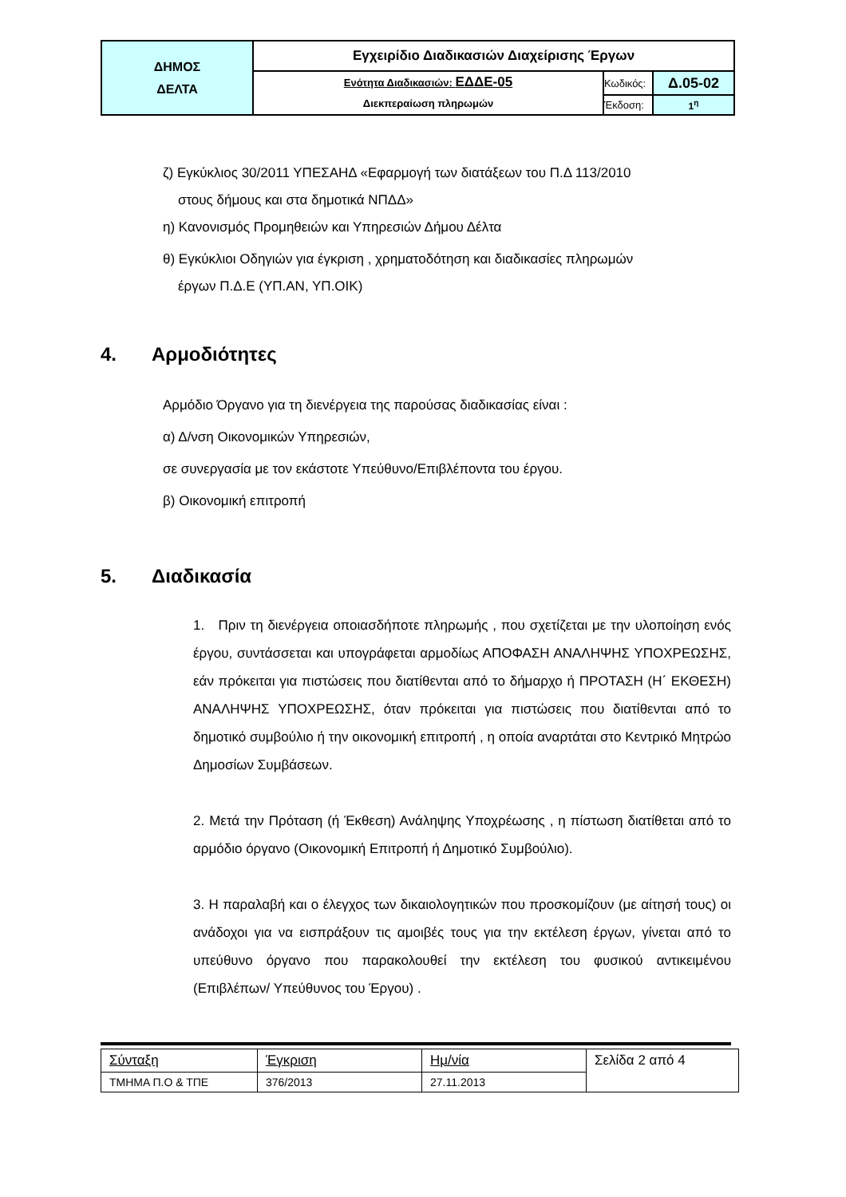| ΔΗΜΟΣ ΔΕΛΤΑ | Εγχειρίδιο Διαδικασιών Διαχείρισης Έργων | | |
| | Ενότητα Διαδικασιών: ΕΔΔΕ-05 Διεκπεραίωση πληρωμών | Κωδικός: | Δ.05-02 |
| | | Έκδοση: | 1<sup>η</sup> |
ζ) Εγκύκλιος 30/2011 ΥΠΕΣΑΗΔ «Εφαρμογή των διατάξεων του Π.Δ 113/2010
στους δήμους και στα δημοτικά ΝΠΔΔ»
η) Κανονισμός Προμηθειών και Υπηρεσιών Δήμου Δέλτα
θ) Εγκύκλιοι Οδηγιών για έγκριση , χρηματοδότηση και διαδικασίες πληρωμών
έργων Π.Δ.Ε (ΥΠ.ΑΝ, ΥΠ.ΟΙΚ)
4. Αρμοδιότητες
Αρμόδιο Όργανο για τη διενέργεια της παρούσας διαδικασίας είναι :
α) Δ/νση Οικονομικών Υπηρεσιών,
σε συνεργασία με τον εκάστοτε Υπεύθυνο/Επιβλέποντα του έργου.
β) Οικονομική επιτροπή
5. Διαδικασία
1. Πριν τη διενέργεια οποιασδήποτε πληρωμής , που σχετίζεται με την υλοποίηση ενός έργου, συντάσσεται και υπογράφεται αρμοδίως ΑΠΟΦΑΣΗ ΑΝΑΛΗΨΗΣ ΥΠΟΧΡΕΩΣΗΣ, εάν πρόκειται για πιστώσεις που διατίθενται από το δήμαρχο ή ΠΡΟΤΑΣΗ (Η΄ ΕΚΘΕΣΗ) ΑΝΑΛΗΨΗΣ ΥΠΟΧΡΕΩΣΗΣ, όταν πρόκειται για πιστώσεις που διατίθενται από το δημοτικό συμβούλιο ή την οικονομική επιτροπή , η οποία αναρτάται στο Κεντρικό Μητρώο Δημοσίων Συμβάσεων.
2. Μετά την Πρόταση (ή Έκθεση) Ανάληψης Υποχρέωσης , η πίστωση διατίθεται από το αρμόδιο όργανο (Οικονομική Επιτροπή ή Δημοτικό Συμβούλιο).
3. Η παραλαβή και ο έλεγχος των δικαιολογητικών που προσκομίζουν (με αίτησή τους) οι ανάδοχοι για να εισπράξουν τις αμοιβές τους για την εκτέλεση έργων, γίνεται από το υπεύθυνο όργανο που παρακολουθεί την εκτέλεση του φυσικού αντικειμένου (Επιβλέπων/ Υπεύθυνος του Έργου) .
| Σύνταξη | Έγκριση | Ημ/νία | Σελίδα 2 από 4 |
| ΤΜΗΜΑ Π.Ο & ΤΠΕ | 376/2013 | 27.11.2013 | |